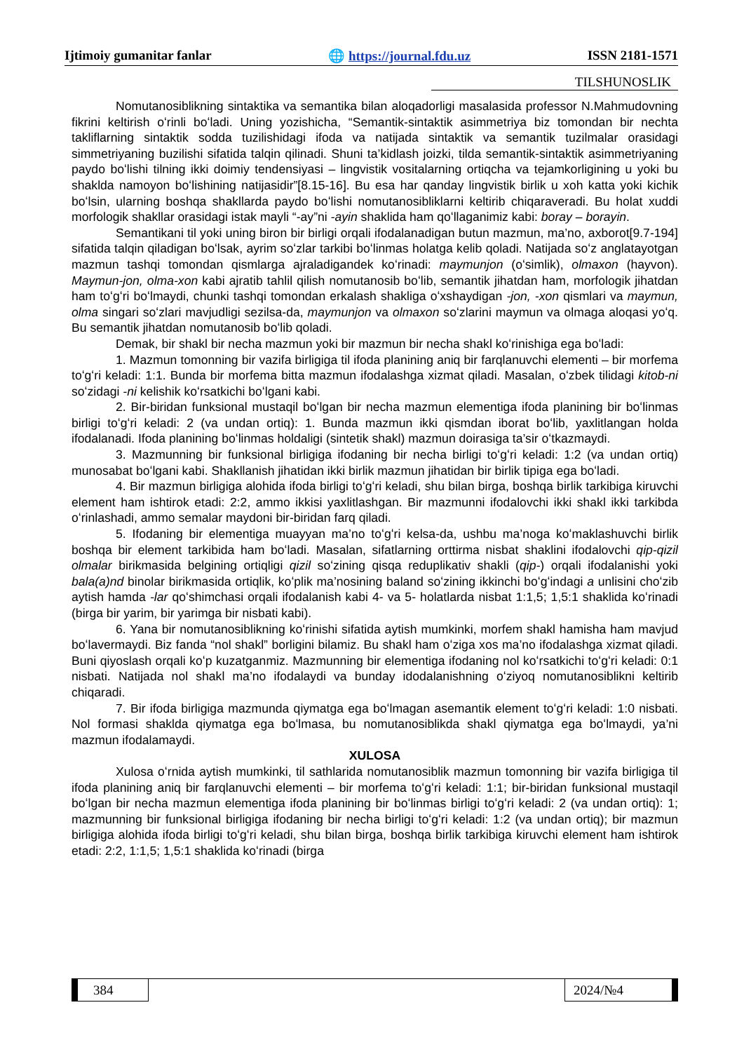Ijtimoiy gumanitar fanlar 🌐 https://journal.fdu.uz ISSN 2181-1571
TILSHUNOSLIK
Nomutanosiblikning sintaktika va semantika bilan aloqadorligi masalasida professor N.Mahmudovning fikrini keltirish oʻrinli boʻladi. Uning yozishicha, “Semantik-sintaktik asimmetriya biz tomondan bir nechta takliflarning sintaktik sodda tuzilishidagi ifoda va natijada sintaktik va semantik tuzilmalar orasidagi simmetriyaning buzilishi sifatida talqin qilinadi. Shuni ta’kidlash joizki, tilda semantik-sintaktik asimmetriyaning paydo boʻlishi tilning ikki doimiy tendensiyasi – lingvistik vositalarning ortiqcha va tejamkorligining u yoki bu shaklda namoyon boʻlishining natijasidir”[8.15-16]. Bu esa har qanday lingvistik birlik u xoh katta yoki kichik boʻlsin, ularning boshqa shakllarda paydo boʻlishi nomutanosibliklarni keltirib chiqaraveradi. Bu holat xuddi morfologik shakllar orasidagi istak mayli “-ay”ni -ayin shaklida ham qoʻllaganimiz kabi: boray – borayin.
Semantikani til yoki uning biron bir birligi orqali ifodalanadigan butun mazmun, ma’no, axborot[9.7-194] sifatida talqin qiladigan boʻlsak, ayrim soʻzlar tarkibi boʻlinmas holatga kelib qoladi. Natijada soʻz anglatayotgan mazmun tashqi tomondan qismlarga ajraladigandek koʻrinadi: maymunjon (oʻsimlik), olmaxon (hayvon). Maymun-jon, olma-xon kabi ajratib tahlil qilish nomutanosib boʻlib, semantik jihatdan ham, morfologik jihatdan ham toʻgʻri boʻlmaydi, chunki tashqi tomondan erkalash shakliga oʻxshaydigan -jon, -xon qismlari va maymun, olma singari soʻzlari mavjudligi sezilsa-da, maymunjon va olmaxon soʻzlarini maymun va olmaga aloqasi yoʻq. Bu semantik jihatdan nomutanosib boʻlib qoladi.
Demak, bir shakl bir necha mazmun yoki bir mazmun bir necha shakl koʻrinishiga ega boʻladi:
1. Mazmun tomonning bir vazifa birligiga til ifoda planining aniq bir farqlanuvchi elementi – bir morfema toʻgʻri keladi: 1:1. Bunda bir morfema bitta mazmun ifodalashga xizmat qiladi. Masalan, oʻzbek tilidagi kitob-ni soʻzidagi -ni kelishik koʻrsatkichi boʻlgani kabi.
2. Bir-biridan funksional mustaqil boʻlgan bir necha mazmun elementiga ifoda planining bir boʻlinmas birligi toʻgʻri keladi: 2 (va undan ortiq): 1. Bunda mazmun ikki qismdan iborat boʻlib, yaxlitlangan holda ifodalanadi. Ifoda planining boʻlinmas holdaligi (sintetik shakl) mazmun doirasiga ta’sir oʻtkazmaydi.
3. Mazmunning bir funksional birligiga ifodaning bir necha birligi toʻgʻri keladi: 1:2 (va undan ortiq) munosabat boʻlgani kabi. Shakllanish jihatidan ikki birlik mazmun jihatidan bir birlik tipiga ega boʻladi.
4. Bir mazmun birligiga alohida ifoda birligi toʻgʻri keladi, shu bilan birga, boshqa birlik tarkibiga kiruvchi element ham ishtirok etadi: 2:2, ammo ikkisi yaxlitlashgan. Bir mazmunni ifodalovchi ikki shakl ikki tarkibda oʻrinlashadi, ammo semalar maydoni bir-biridan farq qiladi.
5. Ifodaning bir elementiga muayyan ma’no toʻgʻri kelsa-da, ushbu ma’noga koʻmaklashuvchi birlik boshqa bir element tarkibida ham boʻladi. Masalan, sifatlarning orttirma nisbat shaklini ifodalovchi qip-qizil olmalar birikmasida belgining ortiqligi qizil soʻzining qisqa reduplikativ shakli (qip-) orqali ifodalanishi yoki bala(a)nd binolar birikmasida ortiqlik, koʻplik ma’nosining baland soʻzining ikkinchi boʻgʻindagi a unlisini choʻzib aytish hamda -lar qoʻshimchasi orqali ifodalanish kabi 4- va 5- holatlarda nisbat 1:1,5; 1,5:1 shaklida koʻrinadi (birga bir yarim, bir yarimga bir nisbati kabi).
6. Yana bir nomutanosiblikning koʻrinishi sifatida aytish mumkinki, morfem shakl hamisha ham mavjud boʻlavermaydi. Biz fanda “nol shakl” borligini bilamiz. Bu shakl ham oʻziga xos ma’no ifodalashga xizmat qiladi. Buni qiyoslash orqali koʻp kuzatganmiz. Mazmunning bir elementiga ifodaning nol koʻrsatkichi toʻgʻri keladi: 0:1 nisbati. Natijada nol shakl ma’no ifodalaydi va bunday idodalanishning oʻziyoq nomutanosiblikni keltirib chiqaradi.
7. Bir ifoda birligiga mazmunda qiymatga ega boʻlmagan asemantik element toʻgʻri keladi: 1:0 nisbati. Nol formasi shaklda qiymatga ega boʻlmasa, bu nomutanosiblikda shakl qiymatga ega boʻlmaydi, ya’ni mazmun ifodalamaydi.
XULOSA
Xulosa oʻrnida aytish mumkinki, til sathlarida nomutanosiblik mazmun tomonning bir vazifa birligiga til ifoda planining aniq bir farqlanuvchi elementi – bir morfema toʻgʻri keladi: 1:1; bir-biridan funksional mustaqil boʻlgan bir necha mazmun elementiga ifoda planining bir boʻlinmas birligi toʻgʻri keladi: 2 (va undan ortiq): 1; mazmunning bir funksional birligiga ifodaning bir necha birligi toʻgʻri keladi: 1:2 (va undan ortiq); bir mazmun birligiga alohida ifoda birligi toʻgʻri keladi, shu bilan birga, boshqa birlik tarkibiga kiruvchi element ham ishtirok etadi: 2:2, 1:1,5; 1,5:1 shaklida koʻrinadi (birga
384 2024/№4